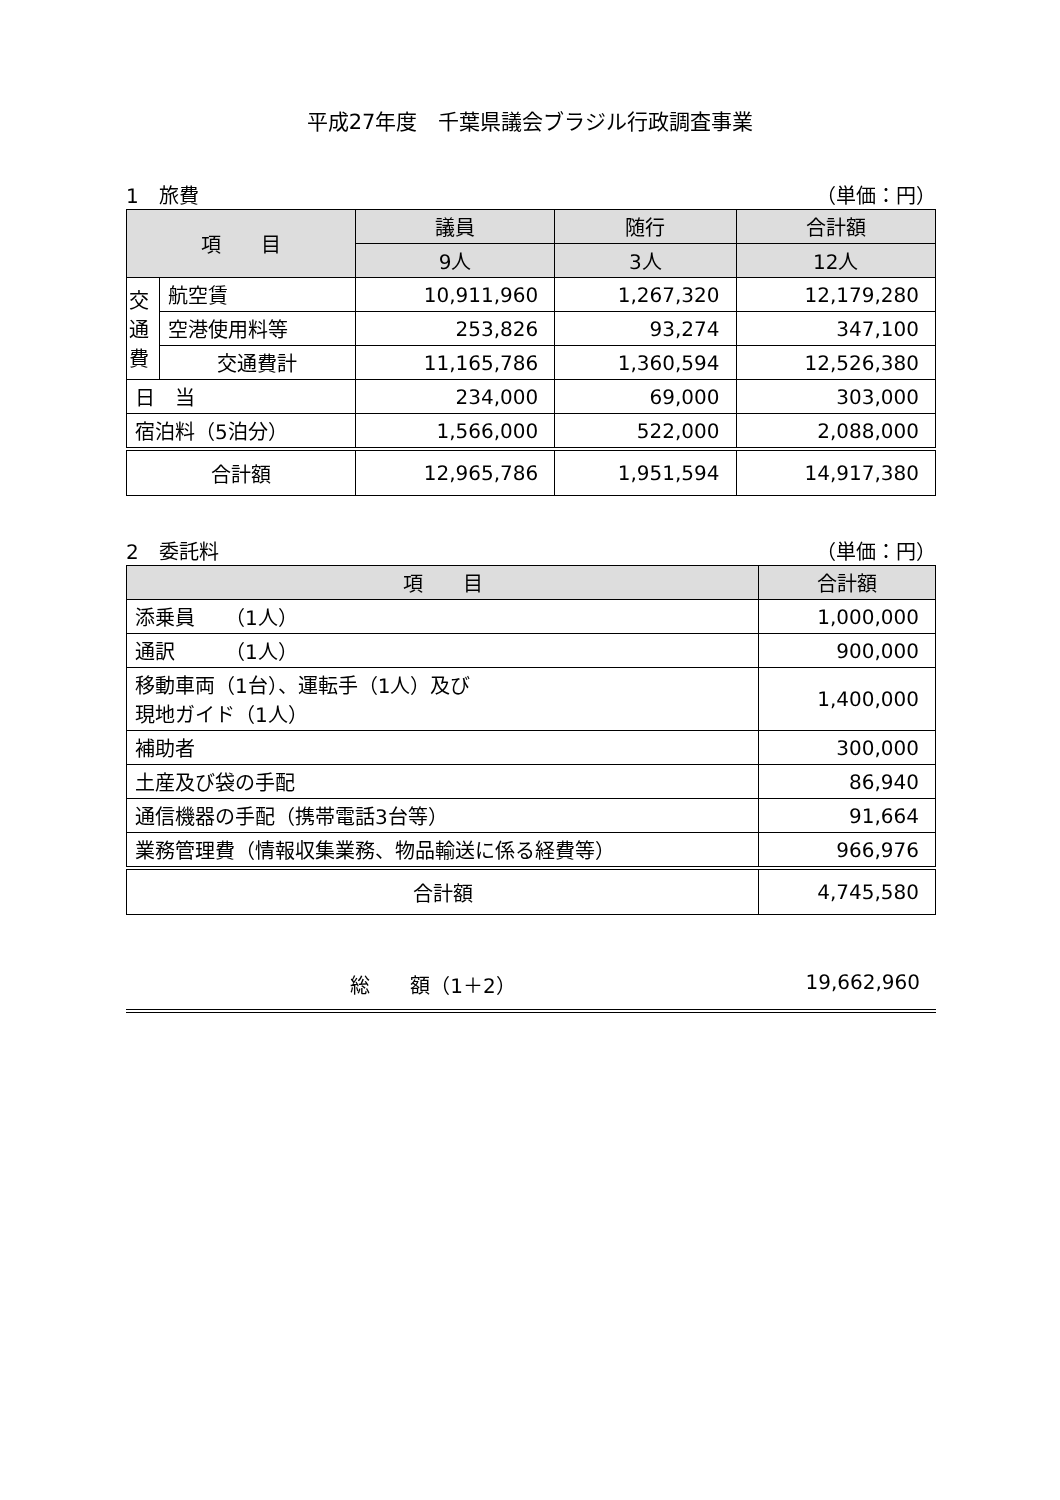平成27年度　千葉県議会ブラジル行政調査事業
1　旅費 （単価：円）
| 項 目 | | 議員 | 随行 | 合計額 |
| --- | --- | --- | --- | --- |
| | | 9人 | 3人 | 12人 |
| 交 通 費 | 航空賃 | 10,911,960 | 1,267,320 | 12,179,280 |
| | 空港使用料等 | 253,826 | 93,274 | 347,100 |
| | 交通費計 | 11,165,786 | 1,360,594 | 12,526,380 |
| 日 当 | | 234,000 | 69,000 | 303,000 |
| 宿泊料（5泊分） | | 1,566,000 | 522,000 | 2,088,000 |
| 合計額 | | 12,965,786 | 1,951,594 | 14,917,380 |
2　委託料 （単価：円）
| 項 目 | 合計額 |
| --- | --- |
| 添乗員 （1人） | 1,000,000 |
| 通訳 （1人） | 900,000 |
| 移動車両（1台）、運転手（1人）及び 現地ガイド（1人） | 1,400,000 |
| 補助者 | 300,000 |
| 土産及び袋の手配 | 86,940 |
| 通信機器の手配（携帯電話3台等） | 91,664 |
| 業務管理費（情報収集業務、物品輸送に係る経費等） | 966,976 |
| 合計額 | 4,745,580 |
総　　額（1＋2） 19,662,960